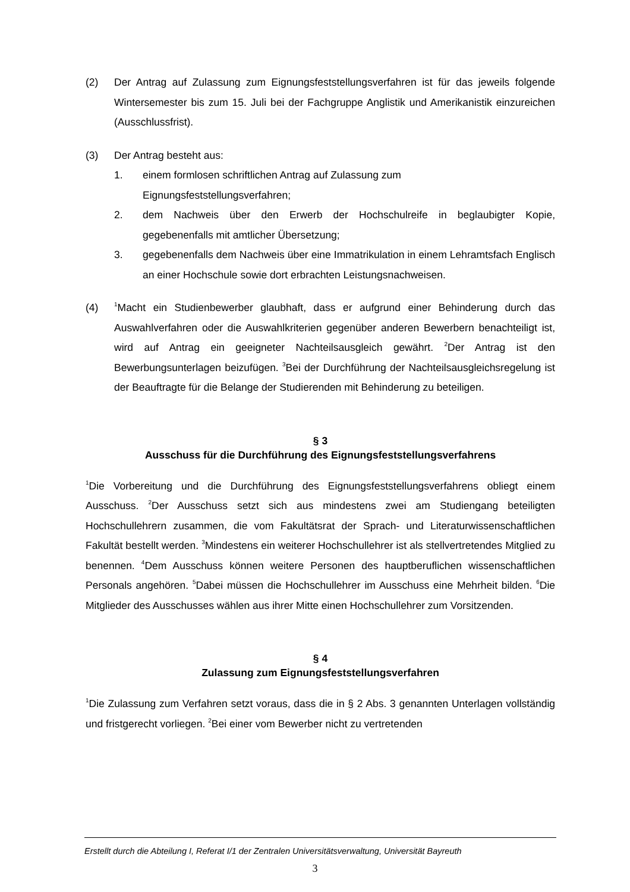(2) Der Antrag auf Zulassung zum Eignungsfeststellungsverfahren ist für das jeweils folgende Wintersemester bis zum 15. Juli bei der Fachgruppe Anglistik und Amerikanistik einzureichen (Ausschlussfrist).
(3) Der Antrag besteht aus:
1. einem formlosen schriftlichen Antrag auf Zulassung zum
Eignungsfeststellungsverfahren;
2. dem Nachweis über den Erwerb der Hochschulreife in beglaubigter Kopie, gegebenenfalls mit amtlicher Übersetzung;
3. gegebenenfalls dem Nachweis über eine Immatrikulation in einem Lehramtsfach Englisch an einer Hochschule sowie dort erbrachten Leistungsnachweisen.
(4)
<sup>1</sup> Macht ein Studienbewerber glaubhaft, dass er aufgrund einer Behinderung durch das Auswahlverfahren oder die Auswahlkriterien gegenüber anderen Bewerbern benachteiligt ist, wird auf Antrag ein geeigneter Nachteilsausgleich gewährt. <sup>2</sup>Der Antrag ist den Bewerbungsunterlagen beizufügen. <sup>3</sup>Bei der Durchführung der Nachteilsausgleichsregelung ist der Beauftragte für die Belange der Studierenden mit Behinderung zu beteiligen.
§ 3
Ausschuss für die Durchführung des Eignungsfeststellungsverfahrens
<sup>1</sup> Die Vorbereitung und die Durchführung des Eignungsfeststellungsverfahrens obliegt einem Ausschuss. <sup>2</sup>Der Ausschuss setzt sich aus mindestens zwei am Studiengang beteiligten Hochschullehrern zusammen, die vom Fakultätsrat der Sprach- und Literaturwissenschaftlichen Fakultät bestellt werden. <sup>3</sup>Mindestens ein weiterer Hochschullehrer ist als stellvertretendes Mitglied zu benennen. <sup>4</sup>Dem Ausschuss können weitere Personen des hauptberuflichen wissenschaftlichen Personals angehören. <sup>5</sup>Dabei müssen die Hochschullehrer im Ausschuss eine Mehrheit bilden. <sup>6</sup>Die Mitglieder des Ausschusses wählen aus ihrer Mitte einen Hochschullehrer zum Vorsitzenden.
§ 4
Zulassung zum Eignungsfeststellungsverfahren
<sup>1</sup> Die Zulassung zum Verfahren setzt voraus, dass die in § 2 Abs. 3 genannten Unterlagen vollständig und fristgerecht vorliegen. <sup>2</sup>Bei einer vom Bewerber nicht zu vertretenden
Erstellt durch die Abteilung I, Referat I/1 der Zentralen Universitätsverwaltung, Universität Bayreuth
3